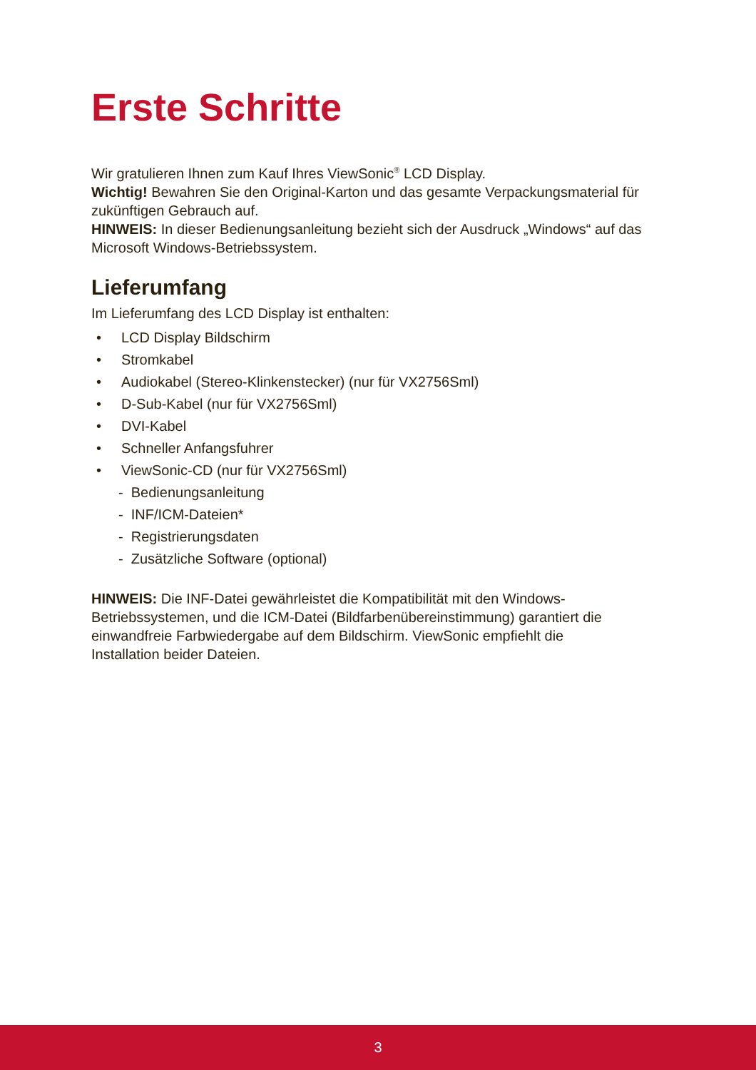Erste Schritte
Wir gratulieren Ihnen zum Kauf Ihres ViewSonic<sup>®</sup> LCD Display.
Wichtig! Bewahren Sie den Original-Karton und das gesamte Verpackungsmaterial für zukünftigen Gebrauch auf.
HINWEIS: In dieser Bedienungsanleitung bezieht sich der Ausdruck „Windows“ auf das Microsoft Windows-Betriebssystem.
Lieferumfang
Im Lieferumfang des LCD Display ist enthalten:
• LCD Display Bildschirm
• Stromkabel
• Audiokabel (Stereo-Klinkenstecker) (nur für VX2756Sml)
• D-Sub-Kabel (nur für VX2756Sml)
• DVI-Kabel
• Schneller Anfangsfuhrer
• ViewSonic-CD (nur für VX2756Sml)
- Bedienungsanleitung
- INF/ICM-Dateien*
- Registrierungsdaten
- Zusätzliche Software (optional)
HINWEIS: Die INF-Datei gewährleistet die Kompatibilität mit den Windows-Betriebssystemen, und die ICM-Datei (Bildfarbenübereinstimmung) garantiert die einwandfreie Farbwiedergabe auf dem Bildschirm. ViewSonic empfiehlt die Installation beider Dateien.
3